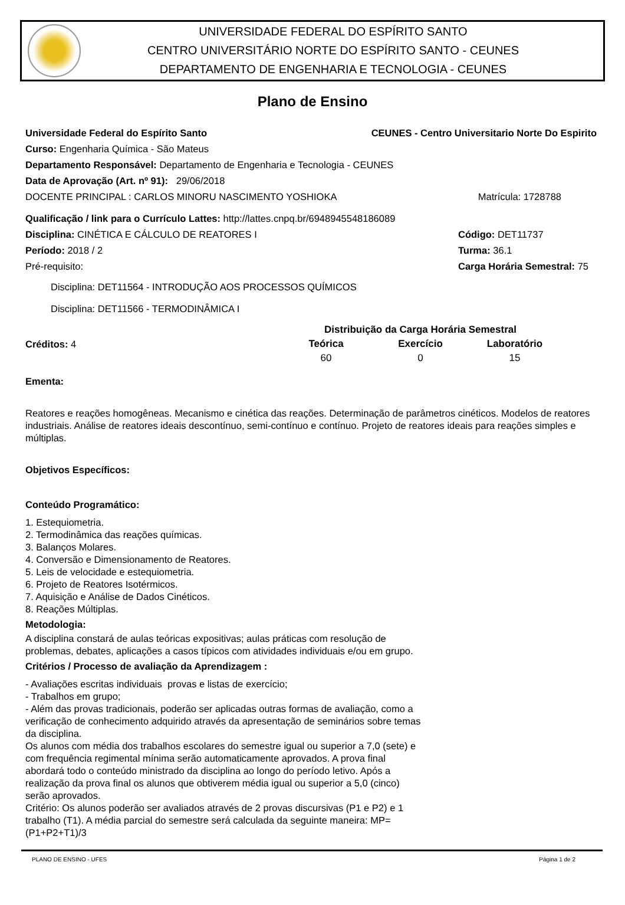UNIVERSIDADE FEDERAL DO ESPÍRITO SANTO
CENTRO UNIVERSITÁRIO NORTE DO ESPÍRITO SANTO - CEUNES
DEPARTAMENTO DE ENGENHARIA E TECNOLOGIA - CEUNES
Plano de Ensino
Universidade Federal do Espírito Santo CEUNES - Centro Universitario Norte Do Espirito
Curso: Engenharia Química - São Mateus
Departamento Responsável: Departamento de Engenharia e Tecnologia - CEUNES
Data de Aprovação (Art. nº 91): 29/06/2018
DOCENTE PRINCIPAL : CARLOS MINORU NASCIMENTO YOSHIOKA Matrícula: 1728788
Qualificação / link para o Currículo Lattes: http://lattes.cnpq.br/6948945548186089
Disciplina: CINÉTICA E CÁLCULO DE REATORES I Código: DET11737
Período: 2018 / 2 Turma: 36.1
Pré-requisito: Carga Horária Semestral: 75
Disciplina: DET11564 - INTRODUÇÃO AOS PROCESSOS QUÍMICOS
Disciplina: DET11566 - TERMODINÂMICA I
Créditos: 4
| Distribuição da Carga Horária Semestral | | |
| --- | --- | --- |
| Teórica | Exercício | Laboratório |
| 60 | 0 | 15 |
Ementa:
Reatores e reações homogêneas. Mecanismo e cinética das reações. Determinação de parâmetros cinéticos. Modelos de reatores industriais. Análise de reatores ideais descontínuo, semi-contínuo e contínuo. Projeto de reatores ideais para reações simples e múltiplas.
Objetivos Específicos:
Conteúdo Programático:
1. Estequiometria.
2. Termodinâmica das reações químicas.
3. Balanços Molares.
4. Conversão e Dimensionamento de Reatores.
5. Leis de velocidade e estequiometria.
6. Projeto de Reatores Isotérmicos.
7. Aquisição e Análise de Dados Cinéticos.
8. Reações Múltiplas.
Metodologia:
A disciplina constará de aulas teóricas expositivas; aulas práticas com resolução de problemas, debates, aplicações a casos típicos com atividades individuais e/ou em grupo.
Critérios / Processo de avaliação da Aprendizagem :
- Avaliações escritas individuais provas e listas de exercício;
- Trabalhos em grupo;
- Além das provas tradicionais, poderão ser aplicadas outras formas de avaliação, como a verificação de conhecimento adquirido através da apresentação de seminários sobre temas da disciplina.
Os alunos com média dos trabalhos escolares do semestre igual ou superior a 7,0 (sete) e com frequência regimental mínima serão automaticamente aprovados. A prova final abordará todo o conteúdo ministrado da disciplina ao longo do período letivo. Após a realização da prova final os alunos que obtiverem média igual ou superior a 5,0 (cinco) serão aprovados.
Critério: Os alunos poderão ser avaliados através de 2 provas discursivas (P1 e P2) e 1 trabalho (T1). A média parcial do semestre será calculada da seguinte maneira: MP=(P1+P2+T1)/3
PLANO DE ENSINO - UFES Página 1 de 2